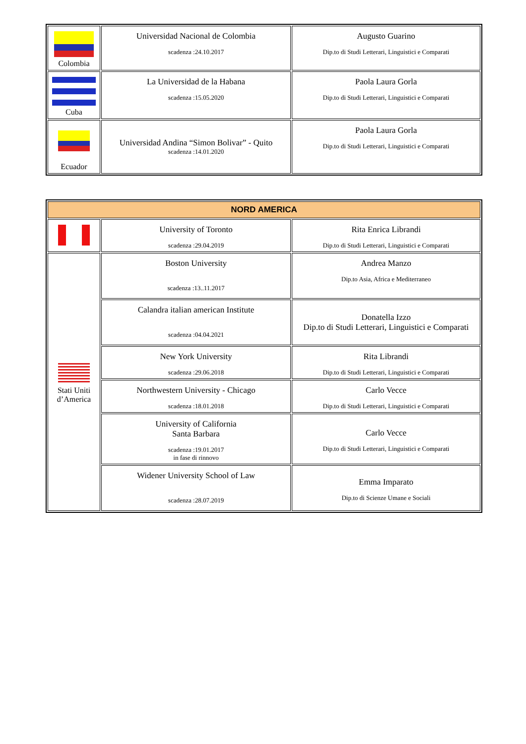| Colombia | Universidad Nacional de Colombia scadenza :24.10.2017 | Augusto Guarino Dip.to di Studi Letterari, Linguistici e Comparati |
| Cuba | La Universidad de la Habana scadenza :15.05.2020 | Paola Laura Gorla Dip.to di Studi Letterari, Linguistici e Comparati |
| Ecuador | Universidad Andina “Simon Bolivar” - Quito scadenza :14.01.2020 | Paola Laura Gorla Dip.to di Studi Letterari, Linguistici e Comparati |
| NORD AMERICA | | |
| --- | --- | --- |
| | University of Toronto scadenza :29.04.2019 | Rita Enrica Librandi Dip.to di Studi Letterari, Linguistici e Comparati |
| Stati Uniti d’America | Boston University scadenza :13..11.2017 | Andrea Manzo Dip.to Asia, Africa e Mediterraneo |
| | Calandra italian american Institute scadenza :04.04.2021 | Donatella Izzo Dip.to di Studi Letterari, Linguistici e Comparati |
| | New York University scadenza :29.06.2018 | Rita Librandi Dip.to di Studi Letterari, Linguistici e Comparati |
| | Northwestern University - Chicago scadenza :18.01.2018 | Carlo Vecce Dip.to di Studi Letterari, Linguistici e Comparati |
| | University of California Santa Barbara scadenza :19.01.2017 in fase di rinnovo | Carlo Vecce Dip.to di Studi Letterari, Linguistici e Comparati |
| | Widener University School of Law scadenza :28.07.2019 | Emma Imparato Dip.to di Scienze Umane e Sociali |